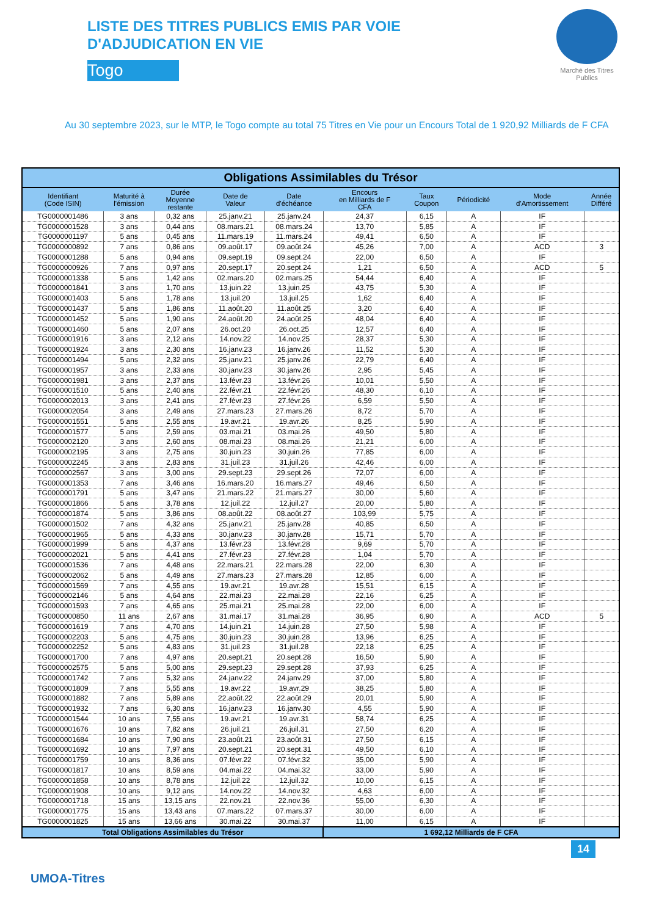LISTE DES TITRES PUBLICS EMIS PAR VOIE
D'ADJUDICATION EN VIE
Togo
Marché des Titres Publics
Au 30 septembre 2023, sur le MTP, le Togo compte au total 75 Titres en Vie pour un Encours Total de 1 920,92 Milliards de F CFA
| Obligations Assimilables du Trésor | | | | | | | | | |
| --- | --- | --- | --- | --- | --- | --- | --- | --- | --- |
| Identifiant (Code ISIN) | Maturité à l'émission | Durée Moyenne restante | Date de Valeur | Date d'échéance | Encours en Milliards de F CFA | Taux Coupon | Périodicité | Mode d'Amortissement | Année Différé |
| TG0000001486 | 3 ans | 0,32 ans | 25.janv.21 | 25.janv.24 | 24,37 | 6,15 | A | IF | |
| TG0000001528 | 3 ans | 0,44 ans | 08.mars.21 | 08.mars.24 | 13,70 | 5,85 | A | IF | |
| TG0000001197 | 5 ans | 0,45 ans | 11.mars.19 | 11.mars.24 | 49,41 | 6,50 | A | IF | |
| TG0000000892 | 7 ans | 0,86 ans | 09.août.17 | 09.août.24 | 45,26 | 7,00 | A | ACD | 3 |
| TG0000001288 | 5 ans | 0,94 ans | 09.sept.19 | 09.sept.24 | 22,00 | 6,50 | A | IF | |
| TG0000000926 | 7 ans | 0,97 ans | 20.sept.17 | 20.sept.24 | 1,21 | 6,50 | A | ACD | 5 |
| TG0000001338 | 5 ans | 1,42 ans | 02.mars.20 | 02.mars.25 | 54,44 | 6,40 | A | IF | |
| TG0000001841 | 3 ans | 1,70 ans | 13.juin.22 | 13.juin.25 | 43,75 | 5,30 | A | IF | |
| TG0000001403 | 5 ans | 1,78 ans | 13.juil.20 | 13.juil.25 | 1,62 | 6,40 | A | IF | |
| TG0000001437 | 5 ans | 1,86 ans | 11.août.20 | 11.août.25 | 3,20 | 6,40 | A | IF | |
| TG0000001452 | 5 ans | 1,90 ans | 24.août.20 | 24.août.25 | 48,04 | 6,40 | A | IF | |
| TG0000001460 | 5 ans | 2,07 ans | 26.oct.20 | 26.oct.25 | 12,57 | 6,40 | A | IF | |
| TG0000001916 | 3 ans | 2,12 ans | 14.nov.22 | 14.nov.25 | 28,37 | 5,30 | A | IF | |
| TG0000001924 | 3 ans | 2,30 ans | 16.janv.23 | 16.janv.26 | 11,52 | 5,30 | A | IF | |
| TG0000001494 | 5 ans | 2,32 ans | 25.janv.21 | 25.janv.26 | 22,79 | 6,40 | A | IF | |
| TG0000001957 | 3 ans | 2,33 ans | 30.janv.23 | 30.janv.26 | 2,95 | 5,45 | A | IF | |
| TG0000001981 | 3 ans | 2,37 ans | 13.févr.23 | 13.févr.26 | 10,01 | 5,50 | A | IF | |
| TG0000001510 | 5 ans | 2,40 ans | 22.févr.21 | 22.févr.26 | 48,30 | 6,10 | A | IF | |
| TG0000002013 | 3 ans | 2,41 ans | 27.févr.23 | 27.févr.26 | 6,59 | 5,50 | A | IF | |
| TG0000002054 | 3 ans | 2,49 ans | 27.mars.23 | 27.mars.26 | 8,72 | 5,70 | A | IF | |
| TG0000001551 | 5 ans | 2,55 ans | 19.avr.21 | 19.avr.26 | 8,25 | 5,90 | A | IF | |
| TG0000001577 | 5 ans | 2,59 ans | 03.mai.21 | 03.mai.26 | 49,50 | 5,80 | A | IF | |
| TG0000002120 | 3 ans | 2,60 ans | 08.mai.23 | 08.mai.26 | 21,21 | 6,00 | A | IF | |
| TG0000002195 | 3 ans | 2,75 ans | 30.juin.23 | 30.juin.26 | 77,85 | 6,00 | A | IF | |
| TG0000002245 | 3 ans | 2,83 ans | 31.juil.23 | 31.juil.26 | 42,46 | 6,00 | A | IF | |
| TG0000002567 | 3 ans | 3,00 ans | 29.sept.23 | 29.sept.26 | 72,07 | 6,00 | A | IF | |
| TG0000001353 | 7 ans | 3,46 ans | 16.mars.20 | 16.mars.27 | 49,46 | 6,50 | A | IF | |
| TG0000001791 | 5 ans | 3,47 ans | 21.mars.22 | 21.mars.27 | 30,00 | 5,60 | A | IF | |
| TG0000001866 | 5 ans | 3,78 ans | 12.juil.22 | 12.juil.27 | 20,00 | 5,80 | A | IF | |
| TG0000001874 | 5 ans | 3,86 ans | 08.août.22 | 08.août.27 | 103,99 | 5,75 | A | IF | |
| TG0000001502 | 7 ans | 4,32 ans | 25.janv.21 | 25.janv.28 | 40,85 | 6,50 | A | IF | |
| TG0000001965 | 5 ans | 4,33 ans | 30.janv.23 | 30.janv.28 | 15,71 | 5,70 | A | IF | |
| TG0000001999 | 5 ans | 4,37 ans | 13.févr.23 | 13.févr.28 | 9,69 | 5,70 | A | IF | |
| TG0000002021 | 5 ans | 4,41 ans | 27.févr.23 | 27.févr.28 | 1,04 | 5,70 | A | IF | |
| TG0000001536 | 7 ans | 4,48 ans | 22.mars.21 | 22.mars.28 | 22,00 | 6,30 | A | IF | |
| TG0000002062 | 5 ans | 4,49 ans | 27.mars.23 | 27.mars.28 | 12,85 | 6,00 | A | IF | |
| TG0000001569 | 7 ans | 4,55 ans | 19.avr.21 | 19.avr.28 | 15,51 | 6,15 | A | IF | |
| TG0000002146 | 5 ans | 4,64 ans | 22.mai.23 | 22.mai.28 | 22,16 | 6,25 | A | IF | |
| TG0000001593 | 7 ans | 4,65 ans | 25.mai.21 | 25.mai.28 | 22,00 | 6,00 | A | IF | |
| TG0000000850 | 11 ans | 2,67 ans | 31.mai.17 | 31.mai.28 | 36,95 | 6,90 | A | ACD | 5 |
| TG0000001619 | 7 ans | 4,70 ans | 14.juin.21 | 14.juin.28 | 27,50 | 5,98 | A | IF | |
| TG0000002203 | 5 ans | 4,75 ans | 30.juin.23 | 30.juin.28 | 13,96 | 6,25 | A | IF | |
| TG0000002252 | 5 ans | 4,83 ans | 31.juil.23 | 31.juil.28 | 22,18 | 6,25 | A | IF | |
| TG0000001700 | 7 ans | 4,97 ans | 20.sept.21 | 20.sept.28 | 16,50 | 5,90 | A | IF | |
| TG0000002575 | 5 ans | 5,00 ans | 29.sept.23 | 29.sept.28 | 37,93 | 6,25 | A | IF | |
| TG0000001742 | 7 ans | 5,32 ans | 24.janv.22 | 24.janv.29 | 37,00 | 5,80 | A | IF | |
| TG0000001809 | 7 ans | 5,55 ans | 19.avr.22 | 19.avr.29 | 38,25 | 5,80 | A | IF | |
| TG0000001882 | 7 ans | 5,89 ans | 22.août.22 | 22.août.29 | 20,01 | 5,90 | A | IF | |
| TG0000001932 | 7 ans | 6,30 ans | 16.janv.23 | 16.janv.30 | 4,55 | 5,90 | A | IF | |
| TG0000001544 | 10 ans | 7,55 ans | 19.avr.21 | 19.avr.31 | 58,74 | 6,25 | A | IF | |
| TG0000001676 | 10 ans | 7,82 ans | 26.juil.21 | 26.juil.31 | 27,50 | 6,20 | A | IF | |
| TG0000001684 | 10 ans | 7,90 ans | 23.août.21 | 23.août.31 | 27,50 | 6,15 | A | IF | |
| TG0000001692 | 10 ans | 7,97 ans | 20.sept.21 | 20.sept.31 | 49,50 | 6,10 | A | IF | |
| TG0000001759 | 10 ans | 8,36 ans | 07.févr.22 | 07.févr.32 | 35,00 | 5,90 | A | IF | |
| TG0000001817 | 10 ans | 8,59 ans | 04.mai.22 | 04.mai.32 | 33,00 | 5,90 | A | IF | |
| TG0000001858 | 10 ans | 8,78 ans | 12.juil.22 | 12.juil.32 | 10,00 | 6,15 | A | IF | |
| TG0000001908 | 10 ans | 9,12 ans | 14.nov.22 | 14.nov.32 | 4,63 | 6,00 | A | IF | |
| TG0000001718 | 15 ans | 13,15 ans | 22.nov.21 | 22.nov.36 | 55,00 | 6,30 | A | IF | |
| TG0000001775 | 15 ans | 13,43 ans | 07.mars.22 | 07.mars.37 | 30,00 | 6,00 | A | IF | |
| TG0000001825 | 15 ans | 13,66 ans | 30.mai.22 | 30.mai.37 | 11,00 | 6,15 | A | IF | |
| Total Obligations Assimilables du Trésor | | | | | 1 692,12 Milliards de F CFA | | | | |
UMOA-Titres
14